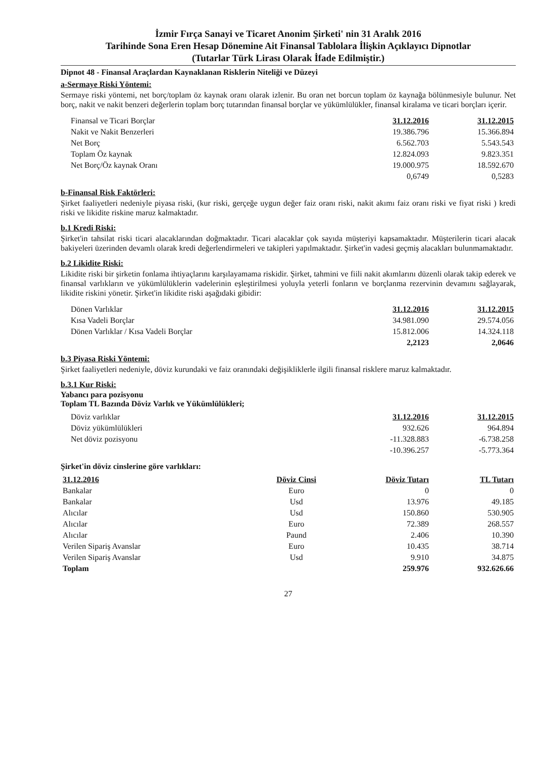İzmir Fırça Sanayi ve Ticaret Anonim Şirketi' nin 31 Aralık 2016
Tarihinde Sona Eren Hesap Dönemine Ait Finansal Tablolara İlişkin Açıklayıcı Dipnotlar
(Tutarlar Türk Lirası Olarak İfade Edilmiştir.)
Dipnot 48 - Finansal Araçlardan Kaynaklanan Risklerin Niteliği ve Düzeyi
a-Sermaye Riski Yöntemi:
Sermaye riski yöntemi, net borç/toplam öz kaynak oranı olarak izlenir. Bu oran net borcun toplam öz kaynağa bölünmesiyle bulunur. Net borç, nakit ve nakit benzeri değerlerin toplam borç tutarından finansal borçlar ve yükümlülükler, finansal kiralama ve ticari borçları içerir.
| Finansal ve Ticari Borçlar | 31.12.2016 | 31.12.2015 |
| Nakit ve Nakit Benzerleri | 19.386.796 | 15.366.894 |
| Net Borç | 6.562.703 | 5.543.543 |
| Toplam Öz kaynak | 12.824.093 | 9.823.351 |
| Net Borç/Öz kaynak Oranı | 19.000.975 | 18.592.670 |
| | 0,6749 | 0,5283 |
b-Finansal Risk Faktörleri:
Şirket faaliyetleri nedeniyle piyasa riski, (kur riski, gerçeğe uygun değer faiz oranı riski, nakit akımı faiz oranı riski ve fiyat riski ) kredi riski ve likidite riskine maruz kalmaktadır.
b.1 Kredi Riski:
Şirket'in tahsilat riski ticari alacaklarından doğmaktadır. Ticari alacaklar çok sayıda müşteriyi kapsamaktadır. Müşterilerin ticari alacak bakiyeleri üzerinden devamlı olarak kredi değerlendirmeleri ve takipleri yapılmaktadır. Şirket'in vadesi geçmiş alacakları bulunmamaktadır.
b.2 Likidite Riski:
Likidite riski bir şirketin fonlama ihtiyaçlarını karşılayamama riskidir. Şirket, tahmini ve fiili nakit akımlarını düzenli olarak takip ederek ve finansal varlıkların ve yükümlülüklerin vadelerinin eşleştirilmesi yoluyla yeterli fonların ve borçlanma rezervinin devamını sağlayarak, likidite riskini yönetir. Şirket'in likidite riski aşağıdaki gibidir:
| Dönen Varlıklar | 31.12.2016 | 31.12.2015 |
| Kısa Vadeli Borçlar | 34.981.090 | 29.574.056 |
| Dönen Varlıklar / Kısa Vadeli Borçlar | 15.812.006 | 14.324.118 |
| | 2,2123 | 2,0646 |
b.3 Piyasa Riski Yöntemi:
Şirket faaliyetleri nedeniyle, döviz kurundaki ve faiz oranındaki değişikliklerle ilgili finansal risklere maruz kalmaktadır.
b.3.1 Kur Riski:
Yabancı para pozisyonu
Toplam TL Bazında Döviz Varlık ve Yükümlülükleri;
| Döviz varlıklar | 31.12.2016 | 31.12.2015 |
| Döviz yükümlülükleri | 932.626 | 964.894 |
| Net döviz pozisyonu | -11.328.883 | -6.738.258 |
| | -10.396.257 | -5.773.364 |
Şirket'in döviz cinslerine göre varlıkları:
| 31.12.2016 | Döviz Cinsi | Döviz Tutarı | TL Tutarı |
| --- | --- | --- | --- |
| Bankalar | Euro | 0 | 0 |
| Bankalar | Usd | 13.976 | 49.185 |
| Alıcılar | Usd | 150.860 | 530.905 |
| Alıcılar | Euro | 72.389 | 268.557 |
| Alıcılar | Paund | 2.406 | 10.390 |
| Verilen Sipariş Avanslar | Euro | 10.435 | 38.714 |
| Verilen Sipariş Avanslar | Usd | 9.910 | 34.875 |
| Toplam | | 259.976 | 932.626.66 |
27